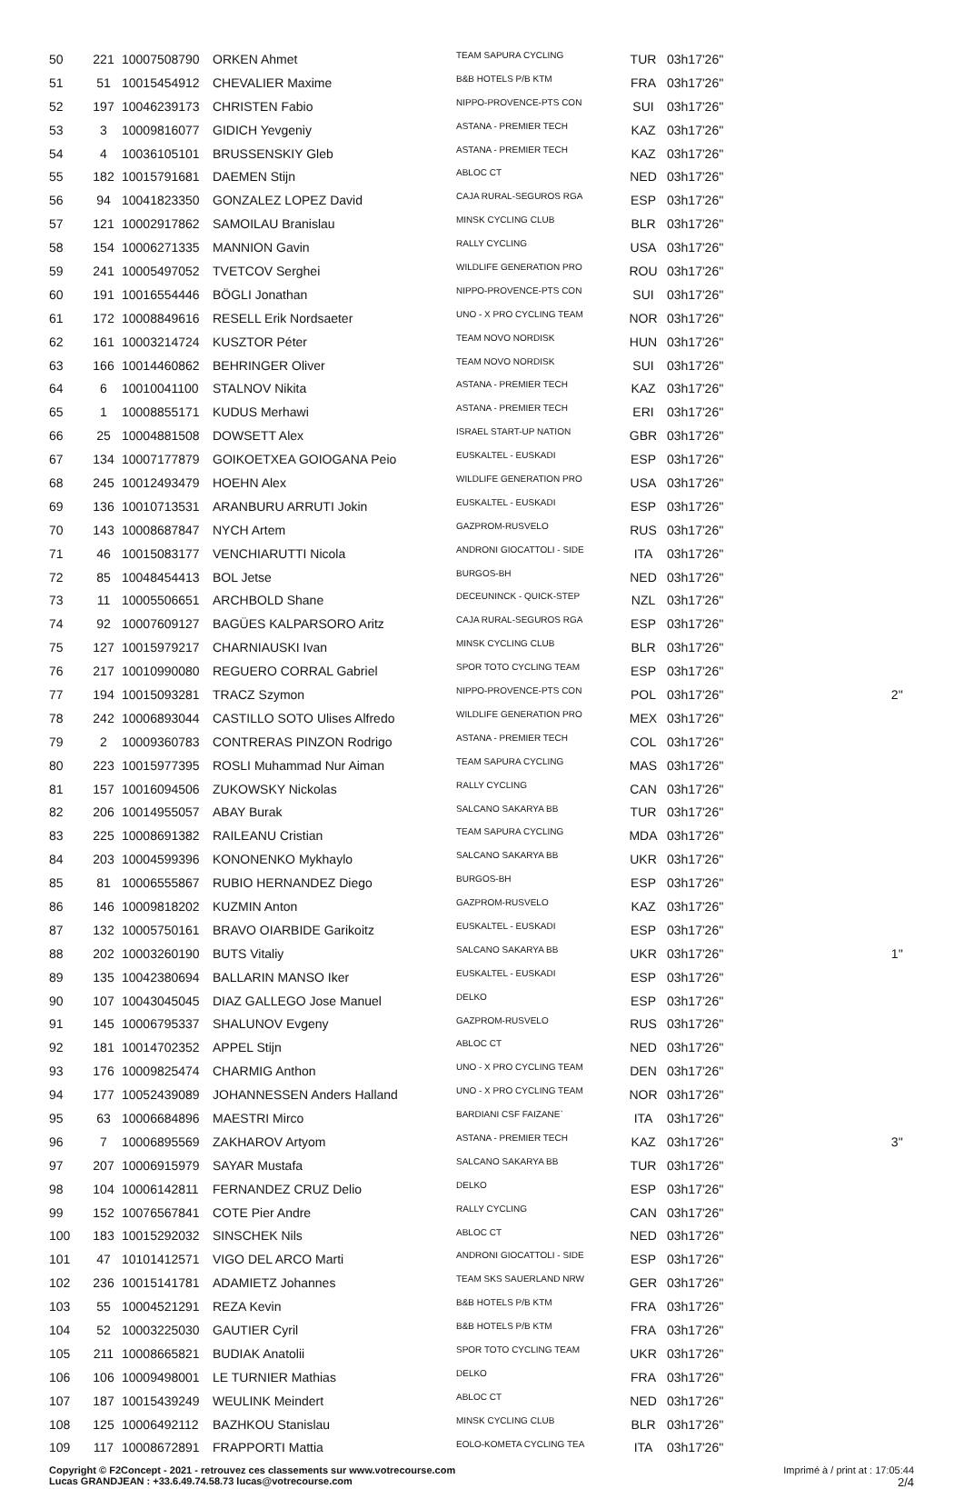| 50 | 221 | 10007508790 | ORKEN Ahmet | TEAM SAPURA CYCLING | TUR | 03h17'26'' | |
| 51 | 51 | 10015454912 | CHEVALIER Maxime | B&B HOTELS P/B KTM | FRA | 03h17'26'' | |
| 52 | 197 | 10046239173 | CHRISTEN Fabio | NIPPO-PROVENCE-PTS CON | SUI | 03h17'26'' | |
| 53 | 3 | 10009816077 | GIDICH Yevgeniy | ASTANA - PREMIER TECH | KAZ | 03h17'26'' | |
| 54 | 4 | 10036105101 | BRUSSENSKIY Gleb | ASTANA - PREMIER TECH | KAZ | 03h17'26'' | |
| 55 | 182 | 10015791681 | DAEMEN Stijn | ABLOC CT | NED | 03h17'26'' | |
| 56 | 94 | 10041823350 | GONZALEZ LOPEZ David | CAJA RURAL-SEGUROS RGA | ESP | 03h17'26'' | |
| 57 | 121 | 10002917862 | SAMOILAU Branislau | MINSK CYCLING CLUB | BLR | 03h17'26'' | |
| 58 | 154 | 10006271335 | MANNION Gavin | RALLY CYCLING | USA | 03h17'26'' | |
| 59 | 241 | 10005497052 | TVETCOV Serghei | WILDLIFE GENERATION PRO | ROU | 03h17'26'' | |
| 60 | 191 | 10016554446 | BÖGLI Jonathan | NIPPO-PROVENCE-PTS CON | SUI | 03h17'26'' | |
| 61 | 172 | 10008849616 | RESELL Erik Nordsaeter | UNO - X PRO CYCLING TEAM | NOR | 03h17'26'' | |
| 62 | 161 | 10003214724 | KUSZTOR Péter | TEAM NOVO NORDISK | HUN | 03h17'26'' | |
| 63 | 166 | 10014460862 | BEHRINGER Oliver | TEAM NOVO NORDISK | SUI | 03h17'26'' | |
| 64 | 6 | 10010041100 | STALNOV Nikita | ASTANA - PREMIER TECH | KAZ | 03h17'26'' | |
| 65 | 1 | 10008855171 | KUDUS Merhawi | ASTANA - PREMIER TECH | ERI | 03h17'26'' | |
| 66 | 25 | 10004881508 | DOWSETT Alex | ISRAEL START-UP NATION | GBR | 03h17'26'' | |
| 67 | 134 | 10007177879 | GOIKOETXEA GOIOGANA Peio | EUSKALTEL - EUSKADI | ESP | 03h17'26'' | |
| 68 | 245 | 10012493479 | HOEHN Alex | WILDLIFE GENERATION PRO | USA | 03h17'26'' | |
| 69 | 136 | 10010713531 | ARANBURU ARRUTI Jokin | EUSKALTEL - EUSKADI | ESP | 03h17'26'' | |
| 70 | 143 | 10008687847 | NYCH Artem | GAZPROM-RUSVELO | RUS | 03h17'26'' | |
| 71 | 46 | 10015083177 | VENCHIARUTTI Nicola | ANDRONI GIOCATTOLI - SIDE | ITA | 03h17'26'' | |
| 72 | 85 | 10048454413 | BOL Jetse | BURGOS-BH | NED | 03h17'26'' | |
| 73 | 11 | 10005506651 | ARCHBOLD Shane | DECEUNINCK - QUICK-STEP | NZL | 03h17'26'' | |
| 74 | 92 | 10007609127 | BAGÜES KALPARSORO Aritz | CAJA RURAL-SEGUROS RGA | ESP | 03h17'26'' | |
| 75 | 127 | 10015979217 | CHARNIAUSKI Ivan | MINSK CYCLING CLUB | BLR | 03h17'26'' | |
| 76 | 217 | 10010990080 | REGUERO CORRAL Gabriel | SPOR TOTO CYCLING TEAM | ESP | 03h17'26'' | |
| 77 | 194 | 10015093281 | TRACZ Szymon | NIPPO-PROVENCE-PTS CON | POL | 03h17'26'' | 2'' |
| 78 | 242 | 10006893044 | CASTILLO SOTO Ulises Alfredo | WILDLIFE GENERATION PRO | MEX | 03h17'26'' | |
| 79 | 2 | 10009360783 | CONTRERAS PINZON Rodrigo | ASTANA - PREMIER TECH | COL | 03h17'26'' | |
| 80 | 223 | 10015977395 | ROSLI Muhammad Nur Aiman | TEAM SAPURA CYCLING | MAS | 03h17'26'' | |
| 81 | 157 | 10016094506 | ZUKOWSKY Nickolas | RALLY CYCLING | CAN | 03h17'26'' | |
| 82 | 206 | 10014955057 | ABAY Burak | SALCANO SAKARYA BB | TUR | 03h17'26'' | |
| 83 | 225 | 10008691382 | RAILEANU Cristian | TEAM SAPURA CYCLING | MDA | 03h17'26'' | |
| 84 | 203 | 10004599396 | KONONENKO Mykhaylo | SALCANO SAKARYA BB | UKR | 03h17'26'' | |
| 85 | 81 | 10006555867 | RUBIO HERNANDEZ Diego | BURGOS-BH | ESP | 03h17'26'' | |
| 86 | 146 | 10009818202 | KUZMIN Anton | GAZPROM-RUSVELO | KAZ | 03h17'26'' | |
| 87 | 132 | 10005750161 | BRAVO OIARBIDE Garikoitz | EUSKALTEL - EUSKADI | ESP | 03h17'26'' | |
| 88 | 202 | 10003260190 | BUTS Vitaliy | SALCANO SAKARYA BB | UKR | 03h17'26'' | 1'' |
| 89 | 135 | 10042380694 | BALLARIN MANSO Iker | EUSKALTEL - EUSKADI | ESP | 03h17'26'' | |
| 90 | 107 | 10043045045 | DIAZ GALLEGO Jose Manuel | DELKO | ESP | 03h17'26'' | |
| 91 | 145 | 10006795337 | SHALUNOV Evgeny | GAZPROM-RUSVELO | RUS | 03h17'26'' | |
| 92 | 181 | 10014702352 | APPEL Stijn | ABLOC CT | NED | 03h17'26'' | |
| 93 | 176 | 10009825474 | CHARMIG Anthon | UNO - X PRO CYCLING TEAM | DEN | 03h17'26'' | |
| 94 | 177 | 10052439089 | JOHANNESSEN Anders Halland | UNO - X PRO CYCLING TEAM | NOR | 03h17'26'' | |
| 95 | 63 | 10006684896 | MAESTRI Mirco | BARDIANI CSF FAIZANE` | ITA | 03h17'26'' | |
| 96 | 7 | 10006895569 | ZAKHAROV Artyom | ASTANA - PREMIER TECH | KAZ | 03h17'26'' | 3'' |
| 97 | 207 | 10006915979 | SAYAR Mustafa | SALCANO SAKARYA BB | TUR | 03h17'26'' | |
| 98 | 104 | 10006142811 | FERNANDEZ CRUZ Delio | DELKO | ESP | 03h17'26'' | |
| 99 | 152 | 10076567841 | COTE Pier Andre | RALLY CYCLING | CAN | 03h17'26'' | |
| 100 | 183 | 10015292032 | SINSCHEK Nils | ABLOC CT | NED | 03h17'26'' | |
| 101 | 47 | 10101412571 | VIGO DEL ARCO Marti | ANDRONI GIOCATTOLI - SIDE | ESP | 03h17'26'' | |
| 102 | 236 | 10015141781 | ADAMIETZ Johannes | TEAM SKS SAUERLAND NRW | GER | 03h17'26'' | |
| 103 | 55 | 10004521291 | REZA Kevin | B&B HOTELS P/B KTM | FRA | 03h17'26'' | |
| 104 | 52 | 10003225030 | GAUTIER Cyril | B&B HOTELS P/B KTM | FRA | 03h17'26'' | |
| 105 | 211 | 10008665821 | BUDIAK Anatolii | SPOR TOTO CYCLING TEAM | UKR | 03h17'26'' | |
| 106 | 106 | 10009498001 | LE TURNIER Mathias | DELKO | FRA | 03h17'26'' | |
| 107 | 187 | 10015439249 | WEULINK Meindert | ABLOC CT | NED | 03h17'26'' | |
| 108 | 125 | 10006492112 | BAZHKOU Stanislau | MINSK CYCLING CLUB | BLR | 03h17'26'' | |
| 109 | 117 | 10008672891 | FRAPPORTI Mattia | EOLO-KOMETA CYCLING TEA | ITA | 03h17'26'' | |
Copyright © F2Concept - 2021 - retrouvez ces classements sur www.votrecourse.com
Lucas GRANDJEAN : +33.6.49.74.58.73 lucas@votrecourse.com
Imprimé à / print at : 17:05:44
2/4